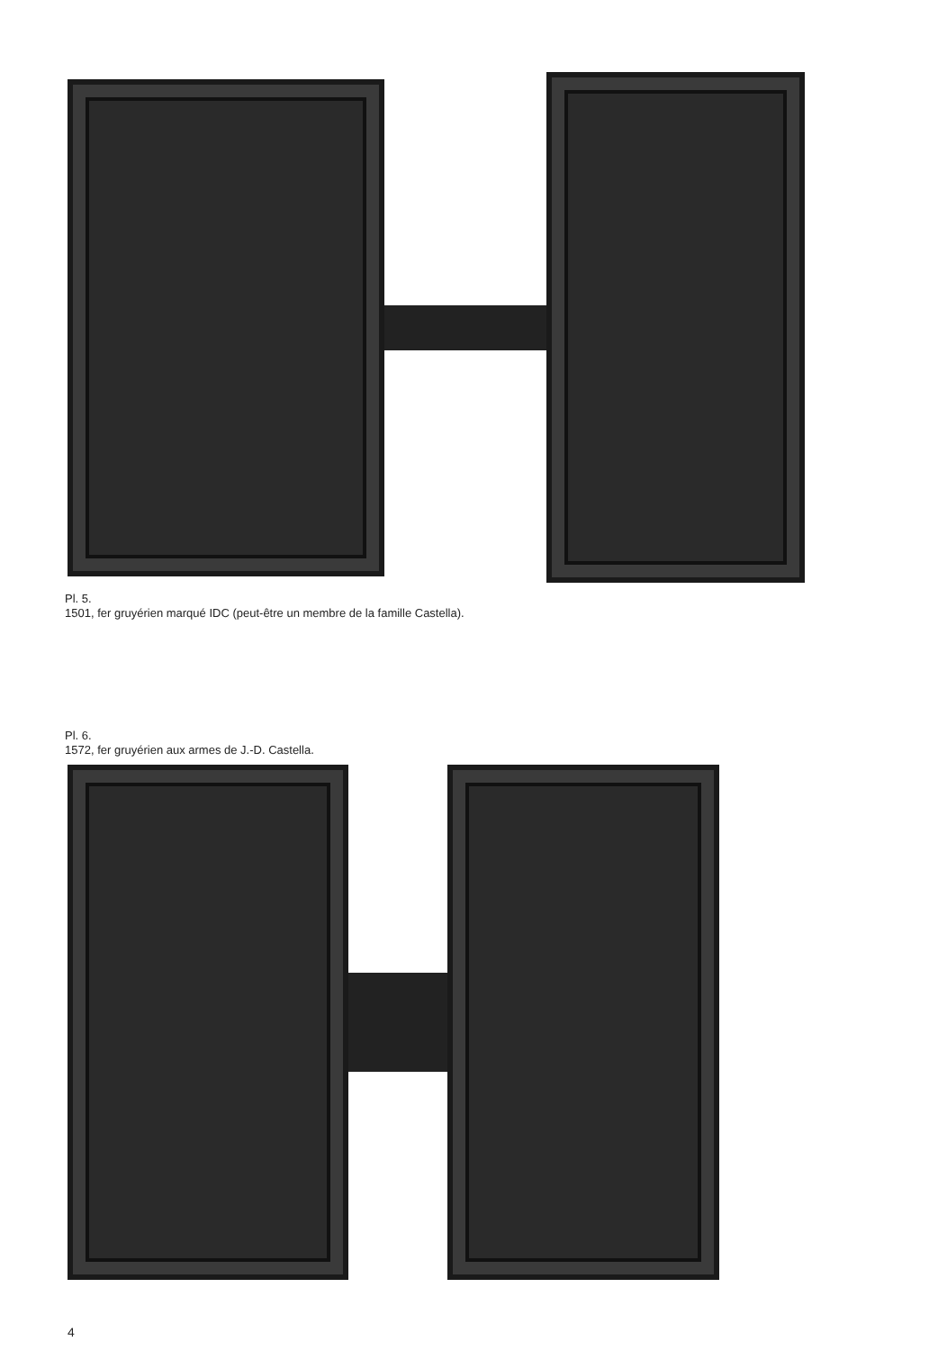Pl. 5.
1501, fer gruyérien marqué IDC (peut-être un membre de la famille Castella).
Pl. 6.
1572, fer gruyérien aux armes de J.-D. Castella.
4